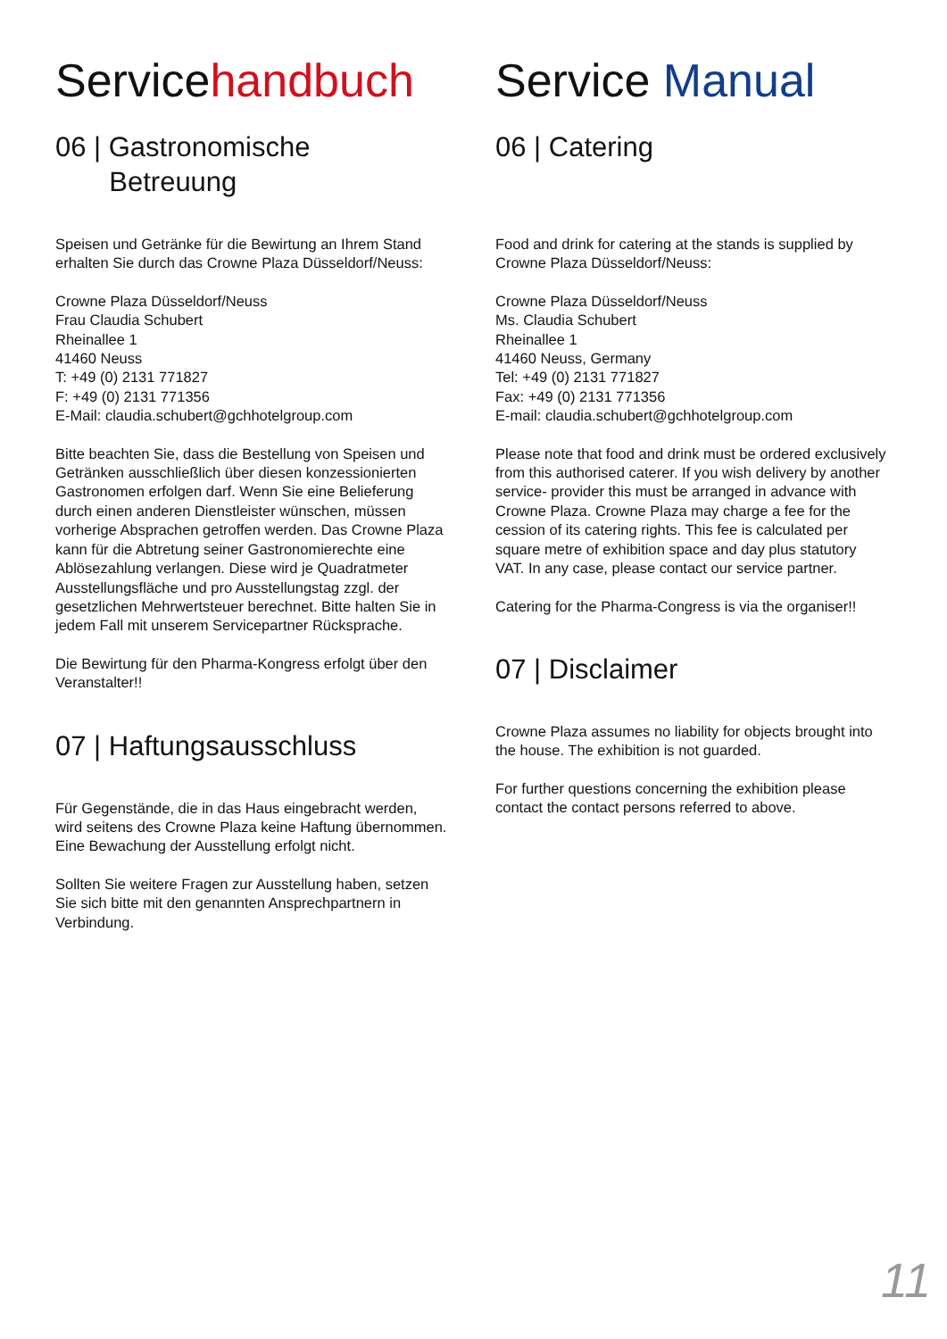Servicehandbuch
06 | Gastronomische
Betreuung
Speisen und Getränke für die Bewirtung an Ihrem Stand erhalten Sie durch das Crowne Plaza Düsseldorf/Neuss:
Crowne Plaza Düsseldorf/Neuss
Frau Claudia Schubert
Rheinallee 1
41460 Neuss
T: +49 (0) 2131 771827
F: +49 (0) 2131 771356
E-Mail: claudia.schubert@gchhotelgroup.com
Bitte beachten Sie, dass die Bestellung von Speisen und Getränken ausschließlich über diesen konzessionierten Gastronomen erfolgen darf. Wenn Sie eine Belieferung durch einen anderen Dienstleister wünschen, müssen vorherige Absprachen getroffen werden. Das Crowne Plaza kann für die Abtretung seiner Gastronomierechte eine Ablösezahlung verlangen. Diese wird je Quadrat­meter Ausstellungsfläche und pro Ausstellungstag zzgl. der gesetzlichen Mehrwertsteuer berechnet. Bitte halten Sie in jedem Fall mit unserem Servicepartner Rückspra­che.
Die Bewirtung für den Pharma-Kongress erfolgt über den Veranstalter!!
07 | Haftungsausschluss
Für Gegenstände, die in das Haus eingebracht werden, wird seitens des Crowne Plaza keine Haftung übernom­men. Eine Bewachung der Ausstellung erfolgt nicht.
Sollten Sie weitere Fragen zur Ausstellung haben, setzen Sie sich bitte mit den genannten Ansprechpartnern in Verbindung.
Service Manual
06 | Catering
Food and drink for catering at the stands is supplied by Crowne Plaza Düsseldorf/Neuss:
Crowne Plaza Düsseldorf/Neuss
Ms. Claudia Schubert
Rheinallee 1
41460 Neuss, Germany
Tel: +49 (0) 2131 771827
Fax: +49 (0) 2131 771356
E-mail: claudia.schubert@gchhotelgroup.com
Please note that food and drink must be ordered exclu­sively from this authorised caterer. If you wish delivery by another service- provider this must be arranged in advance with Crowne Plaza. Crowne Plaza may charge a fee for the cession of its catering rights. This fee is calcu­lated per square metre of exhibition space and day plus statutory VAT. In any case, please contact our service partner.
Catering for the Pharma-Congress is via the organiser!!
07 | Disclaimer
Crowne Plaza assumes no liability for objects brought into the house. The exhibition is not guarded.
For further questions concerning the exhibition please contact the contact persons referred to above.
11